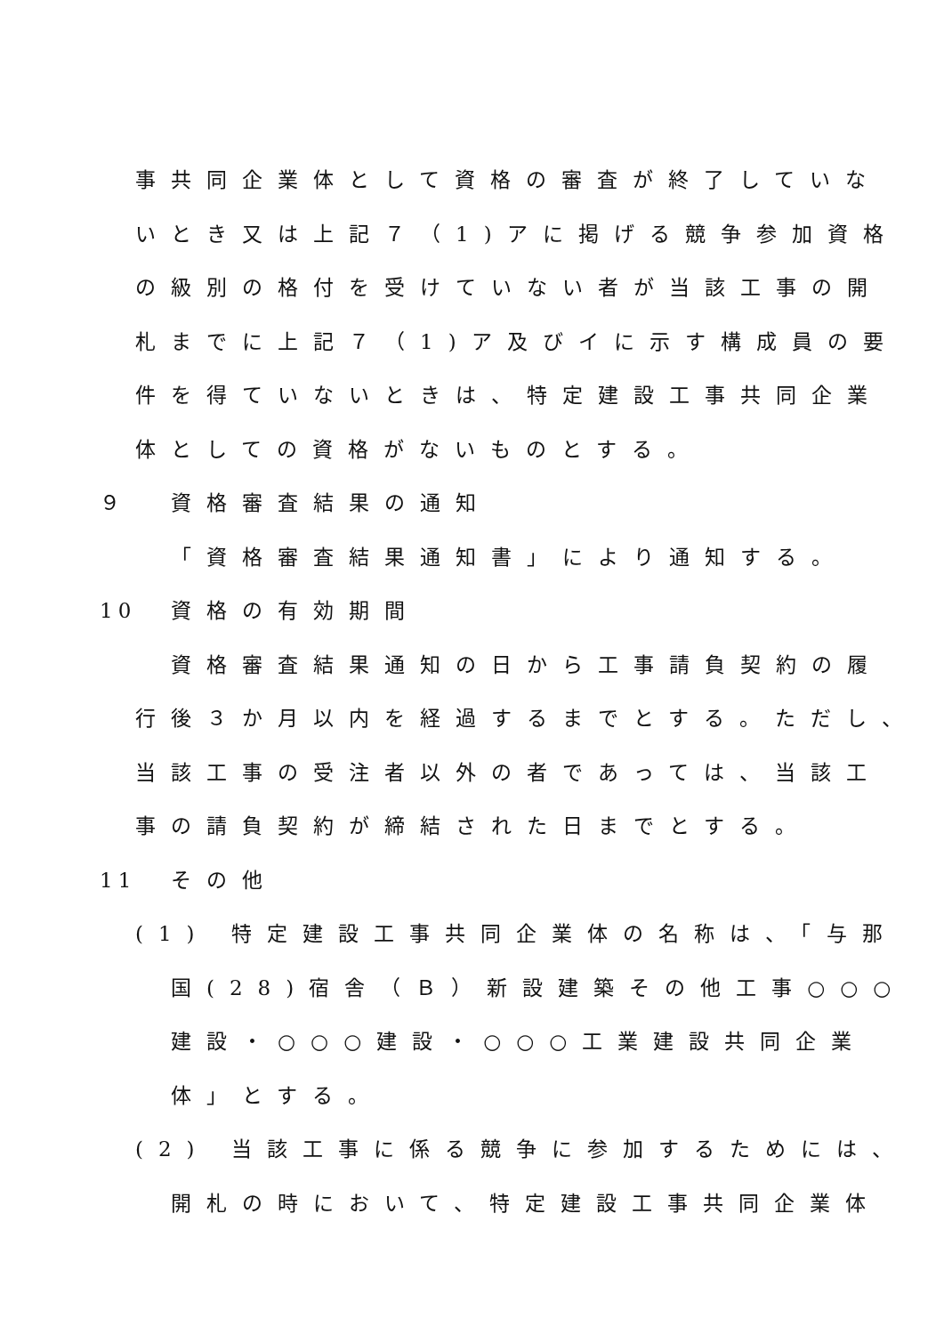事共同企業体として資格の審査が終了していな
いとき又は上記７（1)アに掲げる競争参加資格
の級別の格付を受けていない者が当該工事の開
札までに上記７（1)ア及びイに示す構成員の要
件を得ていないときは、特定建設工事共同企業
体としての資格がないものとする。
９ 資格審査結果の通知
「資格審査結果通知書」により通知する。
10 資格の有効期間
資格審査結果通知の日から工事請負契約の履
行後３か月以内を経過するまでとする。ただし、
当該工事の受注者以外の者であっては、当該工
事の請負契約が締結された日までとする。
11 その他
(1) 特定建設工事共同企業体の名称は、「与那
国(28)宿舎（Ｂ）新設建築その他工事○○○
建設・○○○建設・○○○工業建設共同企業
体」とする。
(2) 当該工事に係る競争に参加するためには、
開札の時において、特定建設工事共同企業体